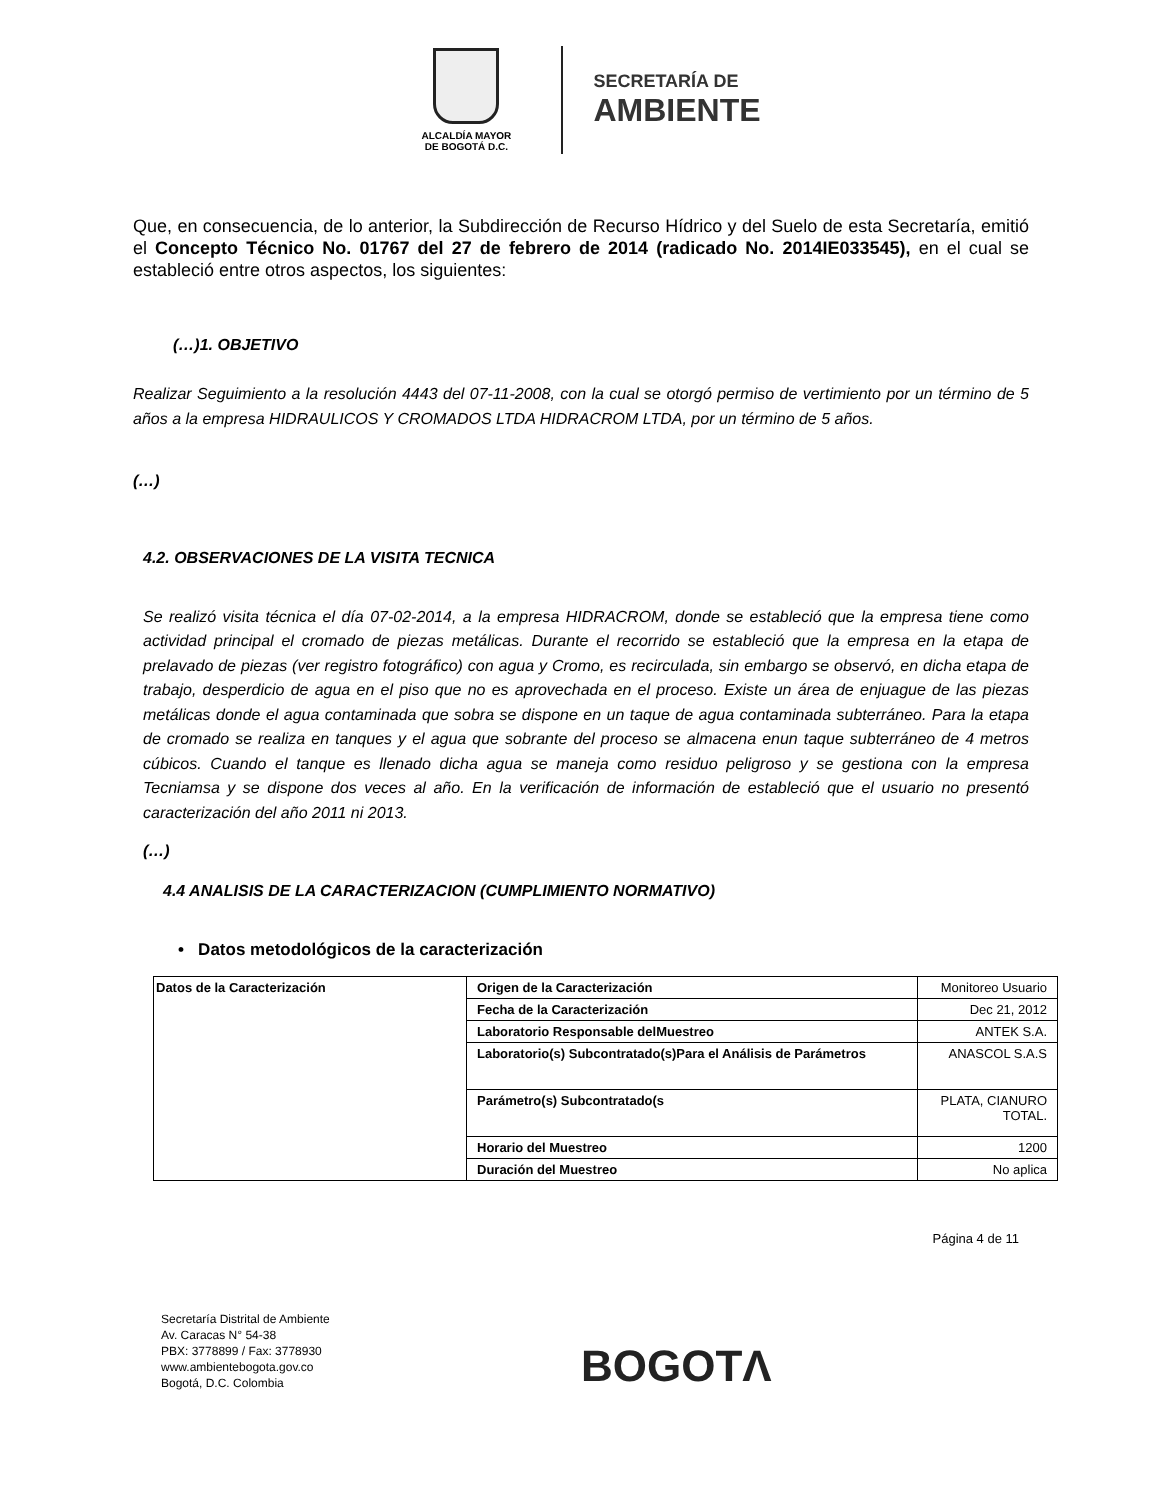ALCALDÍA MAYOR
DE BOGOTÁ D.C.
SECRETARÍA DE
AMBIENTE
Que, en consecuencia, de lo anterior, la Subdirección de Recurso Hídrico y del Suelo de esta Secretaría, emitió el Concepto Técnico No. 01767 del 27 de febrero de 2014 (radicado No. 2014IE033545), en el cual se estableció entre otros aspectos, los siguientes:
(…)1. OBJETIVO
Realizar Seguimiento a la resolución 4443 del 07-11-2008, con la cual se otorgó permiso de vertimiento por un término de 5 años a la empresa HIDRAULICOS Y CROMADOS LTDA HIDRACROM LTDA, por un término de 5 años.
(…)
4.2. OBSERVACIONES DE LA VISITA TECNICA
Se realizó visita técnica el día 07-02-2014, a la empresa HIDRACROM, donde se estableció que la empresa tiene como actividad principal el cromado de piezas metálicas. Durante el recorrido se estableció que la empresa en la etapa de prelavado de piezas (ver registro fotográfico) con agua y Cromo, es recirculada, sin embargo se observó, en dicha etapa de trabajo, desperdicio de agua en el piso que no es aprovechada en el proceso. Existe un área de enjuague de las piezas metálicas donde el agua contaminada que sobra se dispone en un taque de agua contaminada subterráneo. Para la etapa de cromado se realiza en tanques y el agua que sobrante del proceso se almacena enun taque subterráneo de 4 metros cúbicos. Cuando el tanque es llenado dicha agua se maneja como residuo peligroso y se gestiona con la empresa Tecniamsa y se dispone dos veces al año. En la verificación de información de estableció que el usuario no presentó caracterización del año 2011 ni 2013.
(…)
4.4 ANALISIS DE LA CARACTERIZACION (CUMPLIMIENTO NORMATIVO)
• Datos metodológicos de la caracterización
| Datos de la Caracterización | Origen de la Caracterización | Monitoreo Usuario |
| | Fecha de la Caracterización | Dec 21, 2012 |
| | Laboratorio Responsable delMuestreo | ANTEK S.A. |
| | Laboratorio(s) Subcontratado(s)Para el Análisis de Parámetros | ANASCOL S.A.S |
| | Parámetro(s) Subcontratado(s | PLATA, CIANURO TOTAL. |
| | Horario del Muestreo | 1200 |
| | Duración del Muestreo | No aplica |
Página 4 de 11
Secretaría Distrital de Ambiente
Av. Caracas N° 54-38
PBX: 3778899 / Fax: 3778930
www.ambientebogota.gov.co
Bogotá, D.C. Colombia
BOGOTΛ